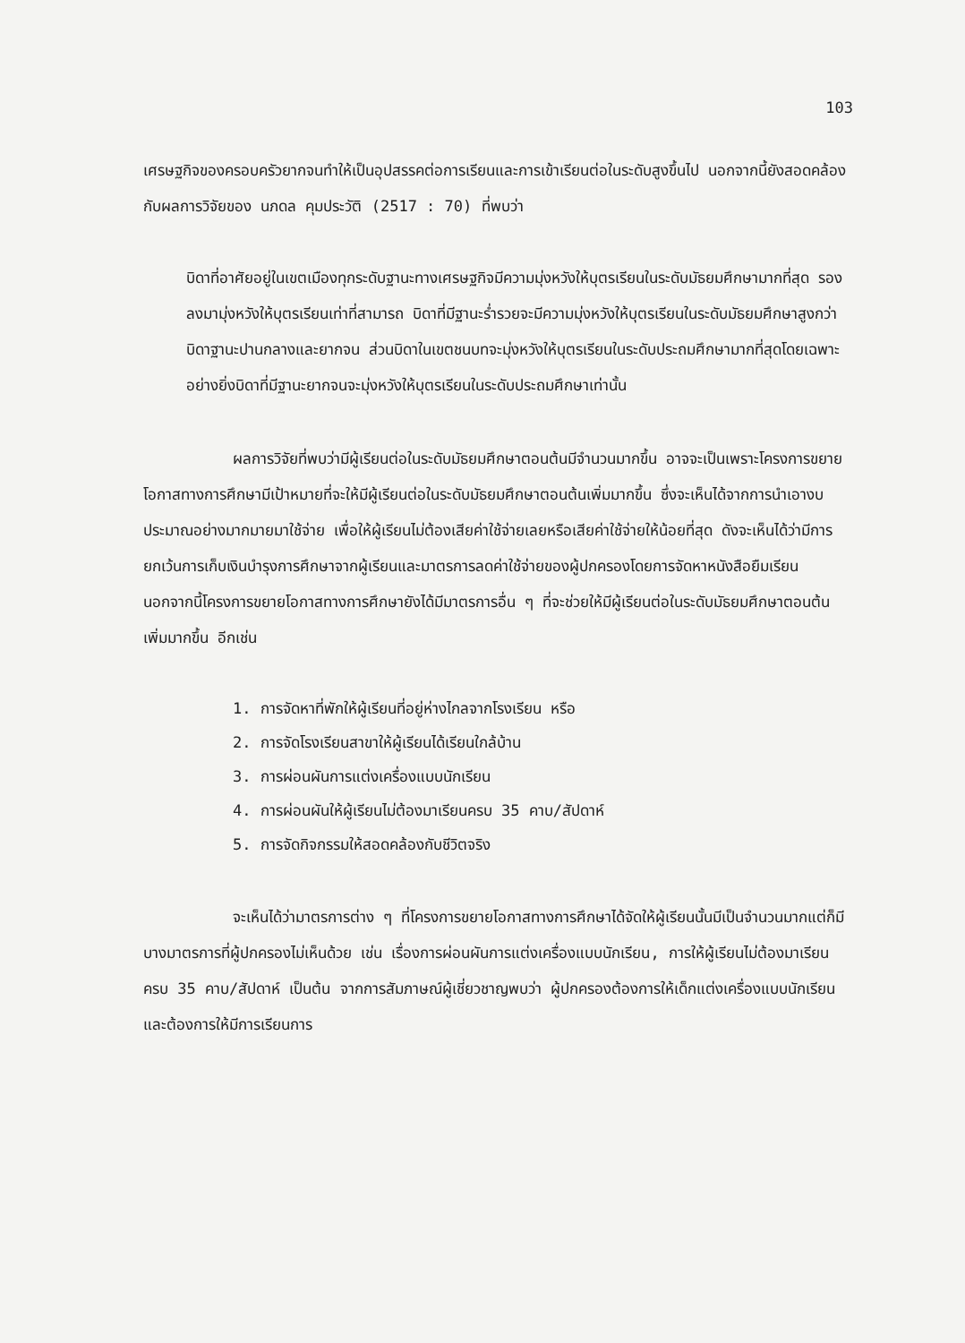103
เศรษฐกิจของครอบครัวยากจนทำให้เป็นอุปสรรคต่อการเรียนและการเข้าเรียนต่อในระดับสูงขึ้นไป นอกจากนี้ยังสอดคล้องกับผลการวิจัยของ นภดล คุมประวัติ (2517 : 70) ที่พบว่า
บิดาที่อาศัยอยู่ในเขตเมืองทุกระดับฐานะทางเศรษฐกิจมีความมุ่งหวังให้บุตรเรียนในระดับมัธยมศึกษามากที่สุด รองลงมามุ่งหวังให้บุตรเรียนเท่าที่สามารถ บิดาที่มีฐานะร่ำรวยจะมีความมุ่งหวังให้บุตรเรียนในระดับมัธยมศึกษาสูงกว่าบิดาฐานะปานกลางและยากจน ส่วนบิดาในเขตชนบทจะมุ่งหวังให้บุตรเรียนในระดับประถมศึกษามากที่สุดโดยเฉพาะอย่างยิ่งบิดาที่มีฐานะยากจนจะมุ่งหวังให้บุตรเรียนในระดับประถมศึกษาเท่านั้น
ผลการวิจัยที่พบว่ามีผู้เรียนต่อในระดับมัธยมศึกษาตอนต้นมีจำนวนมากขึ้น อาจจะเป็นเพราะโครงการขยายโอกาสทางการศึกษามีเป้าหมายที่จะให้มีผู้เรียนต่อในระดับมัธยมศึกษาตอนต้นเพิ่มมากขึ้น ซึ่งจะเห็นได้จากการนำเอางบประมาณอย่างมากมายมาใช้จ่าย เพื่อให้ผู้เรียนไม่ต้องเสียค่าใช้จ่ายเลยหรือเสียค่าใช้จ่ายให้น้อยที่สุด ดังจะเห็นได้ว่ามีการยกเว้นการเก็บเงินบำรุงการศึกษาจากผู้เรียนและมาตรการลดค่าใช้จ่ายของผู้ปกครองโดยการจัดหาหนังสือยืมเรียน นอกจากนี้โครงการขยายโอกาสทางการศึกษายังได้มีมาตรการอื่น ๆ ที่จะช่วยให้มีผู้เรียนต่อในระดับมัธยมศึกษาตอนต้นเพิ่มมากขึ้น อีกเช่น
1. การจัดหาที่พักให้ผู้เรียนที่อยู่ห่างไกลจากโรงเรียน หรือ
2. การจัดโรงเรียนสาขาให้ผู้เรียนได้เรียนใกล้บ้าน
3. การผ่อนผันการแต่งเครื่องแบบนักเรียน
4. การผ่อนผันให้ผู้เรียนไม่ต้องมาเรียนครบ 35 คาบ/สัปดาห์
5. การจัดกิจกรรมให้สอดคล้องกับชีวิตจริง
จะเห็นได้ว่ามาตรการต่าง ๆ ที่โครงการขยายโอกาสทางการศึกษาได้จัดให้ผู้เรียนนั้นมีเป็นจำนวนมากแต่ก็มีบางมาตรการที่ผู้ปกครองไม่เห็นด้วย เช่น เรื่องการผ่อนผันการแต่งเครื่องแบบนักเรียน, การให้ผู้เรียนไม่ต้องมาเรียนครบ 35 คาบ/สัปดาห์ เป็นต้น จากการสัมภาษณ์ผู้เชี่ยวชาญพบว่า ผู้ปกครองต้องการให้เด็กแต่งเครื่องแบบนักเรียน และต้องการให้มีการเรียนการ